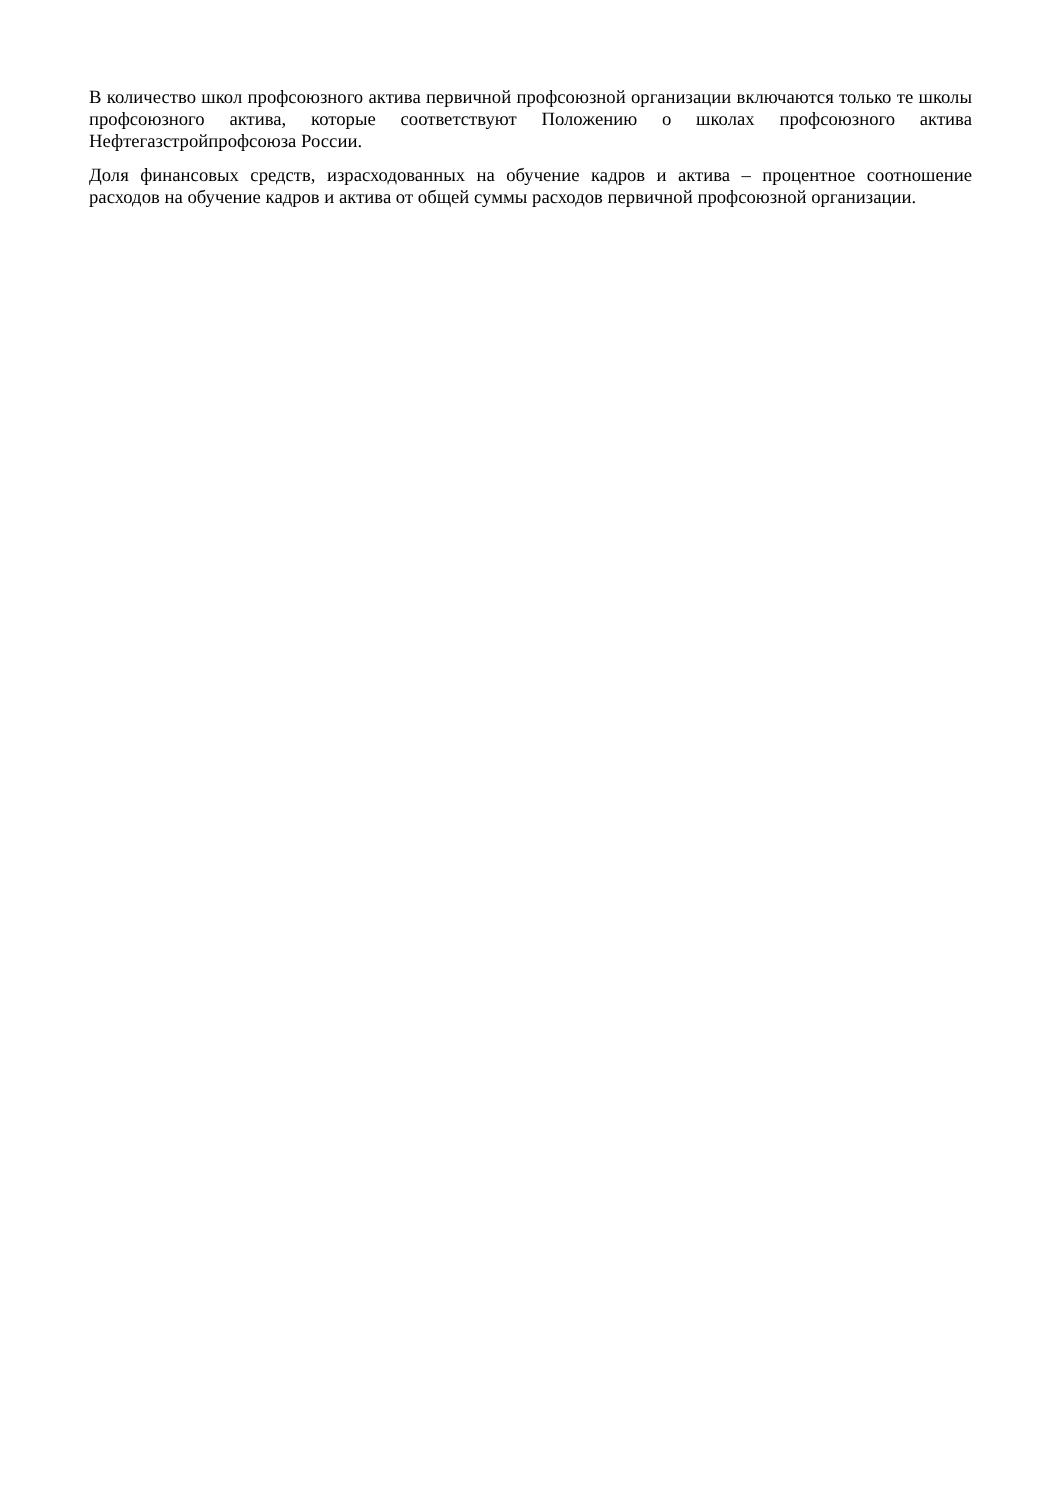В количество школ профсоюзного актива первичной профсоюзной организации включаются только те школы профсоюзного актива, которые соответствуют Положению о школах профсоюзного актива Нефтегазстройпрофсоюза России.
Доля финансовых средств, израсходованных на обучение кадров и актива – процентное соотношение расходов на обучение кадров и актива от общей суммы расходов первичной профсоюзной организации.